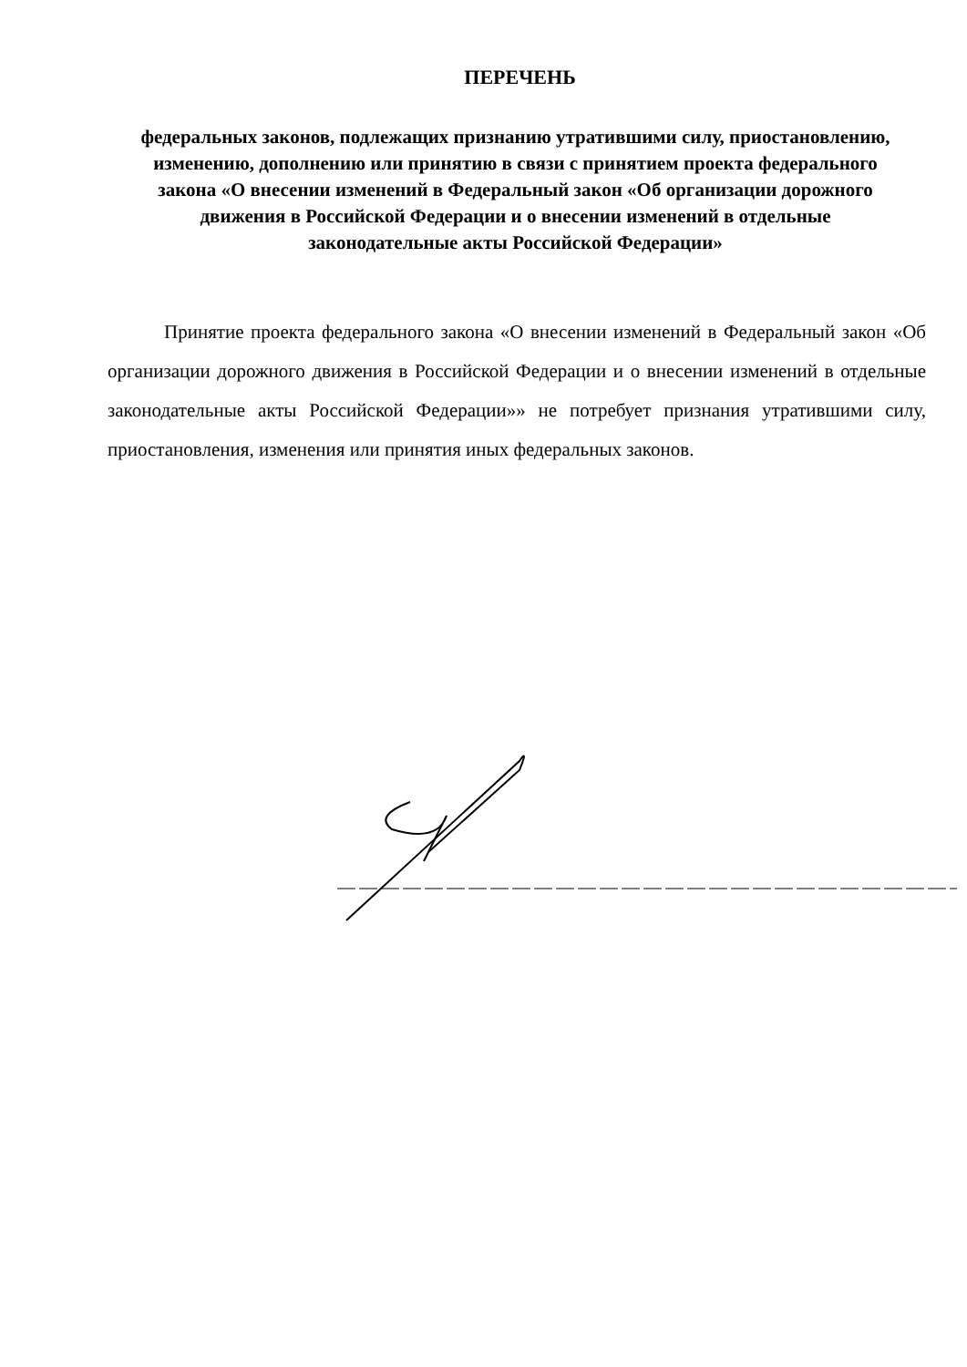ПЕРЕЧЕНЬ
федеральных законов, подлежащих признанию утратившими силу, приостановлению, изменению, дополнению или принятию в связи с принятием проекта федерального закона «О внесении изменений в Федеральный закон «Об организации дорожного движения в Российской Федерации и о внесении изменений в отдельные законодательные акты Российской Федерации»
Принятие проекта федерального закона «О внесении изменений в Федеральный закон «Об организации дорожного движения в Российской Федерации и о внесении изменений в отдельные законодательные акты Российской Федерации»» не потребует признания утратившими силу, приостановления, изменения или принятия иных федеральных законов.